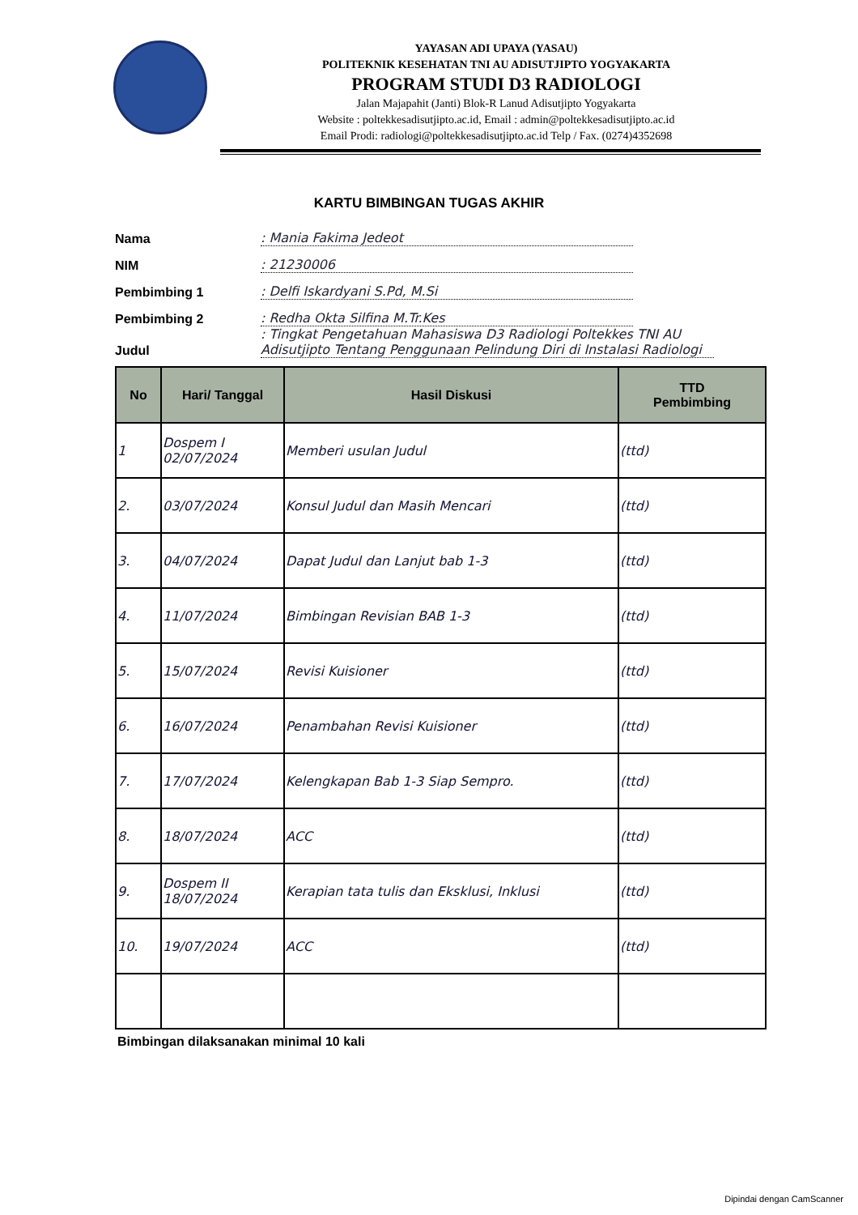YAYASAN ADI UPAYA (YASAU)
POLITEKNIK KESEHATAN TNI AU ADISUTJIPTO YOGYAKARTA
PROGRAM STUDI D3 RADIOLOGI
Jalan Majapahit (Janti) Blok-R Lanud Adisutjipto Yogyakarta
Website : poltekkesadisutjipto.ac.id, Email : admin@poltekkesadisutjipto.ac.id
Email Prodi: radiologi@poltekkesadisutjipto.ac.id Telp / Fax. (0274)4352698
KARTU BIMBINGAN TUGAS AKHIR
Nama: Mania Fakima Jedeot
NIM: 21230006
Pembimbing 1: Delfi Iskardyani S.Pd, M.Si
Pembimbing 2: Redha Okta Silfina M.Tr.Kes
Judul: Tingkat Pengetahuan Mahasiswa D3 Radiologi Poltekkes TNI AU Adisutjipto Tentang Penggunaan Pelindung Diri di Instalasi Radiologi
| No | Hari/ Tanggal | Hasil Diskusi | TTD Pembimbing |
| --- | --- | --- | --- |
| 1 | Dospem I 02/07/2024 | Memberi usulan Judul | (ttd) |
| 2. | 03/07/2024 | Konsul Judul dan Masih Mencari | (ttd) |
| 3. | 04/07/2024 | Dapat Judul dan Lanjut bab 1-3 | (ttd) |
| 4. | 11/07/2024 | Bimbingan Revisian BAB 1-3 | (ttd) |
| 5. | 15/07/2024 | Revisi Kuisioner | (ttd) |
| 6. | 16/07/2024 | Penambahan Revisi Kuisioner | (ttd) |
| 7. | 17/07/2024 | Kelengkapan Bab 1-3 Siap Sempro. | (ttd) |
| 8. | 18/07/2024 | ACC | (ttd) |
| 9. | Dospem II 18/07/2024 | Kerapian tata tulis dan Eksklusi, Inklusi | (ttd) |
| 10. | 19/07/2024 | ACC | (ttd) |
Bimbingan dilaksanakan minimal 10 kali
Dipindai dengan CamScanner